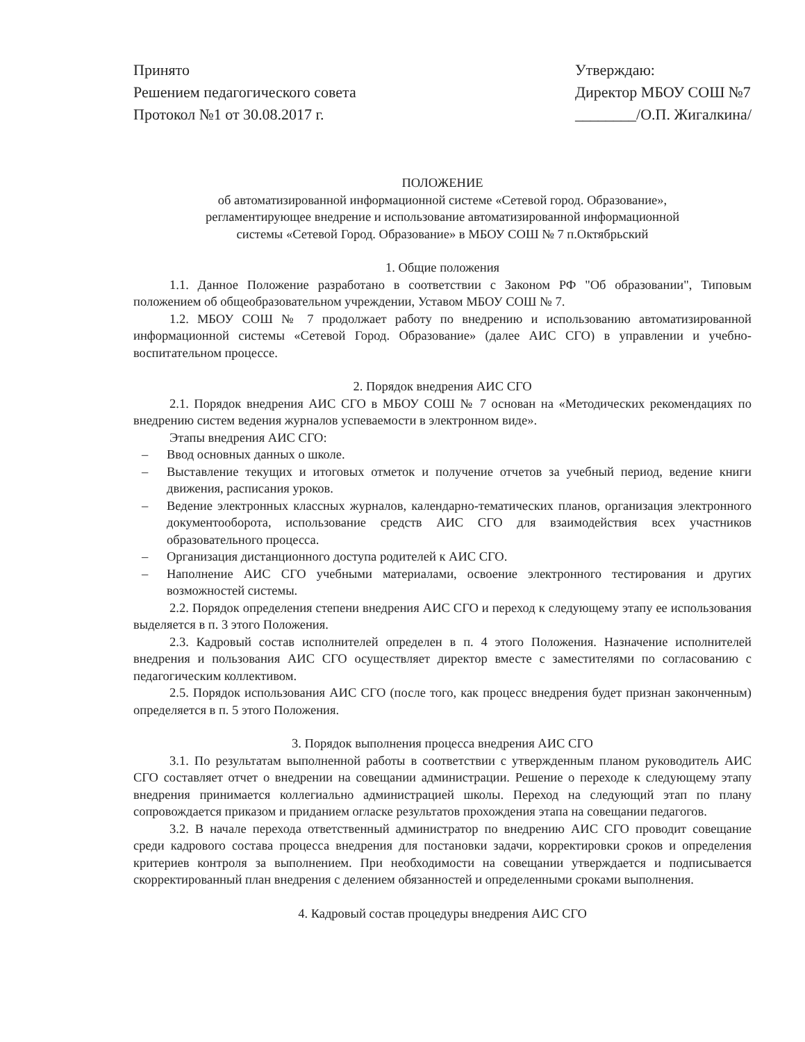Принято
Решением педагогического совета
Протокол №1 от 30.08.2017 г.
Утверждаю:
Директор МБОУ СОШ №7
________/О.П. Жигалкина/
ПОЛОЖЕНИЕ
об автоматизированной информационной системе «Сетевой город. Образование»,
регламентирующее внедрение и использование автоматизированной информационной
системы «Сетевой Город. Образование» в МБОУ СОШ № 7 п.Октябрьский
1. Общие положения
1.1. Данное Положение разработано в соответствии с Законом РФ "Об образовании", Типовым положением об общеобразовательном учреждении, Уставом МБОУ СОШ № 7.
1.2. МБОУ СОШ № 7 продолжает работу по внедрению и использованию автоматизированной информационной системы «Сетевой Город. Образование» (далее АИС СГО) в управлении и учебно-воспитательном процессе.
2. Порядок внедрения АИС СГО
2.1. Порядок внедрения АИС СГО в МБОУ СОШ № 7 основан на «Методических рекомендациях по внедрению систем ведения журналов успеваемости в электронном виде».
Этапы внедрения АИС СГО:
– Ввод основных данных о школе.
– Выставление текущих и итоговых отметок и получение отчетов за учебный период, ведение книги движения, расписания уроков.
– Ведение электронных классных журналов, календарно-тематических планов, организация электронного документооборота, использование средств АИС СГО для взаимодействия всех участников образовательного процесса.
– Организация дистанционного доступа родителей к АИС СГО.
– Наполнение АИС СГО учебными материалами, освоение электронного тестирования и других возможностей системы.
2.2. Порядок определения степени внедрения АИС СГО и переход к следующему этапу ее использования выделяется в п. 3 этого Положения.
2.3. Кадровый состав исполнителей определен в п. 4 этого Положения. Назначение исполнителей внедрения и пользования АИС СГО осуществляет директор вместе с заместителями по согласованию с педагогическим коллективом.
2.5. Порядок использования АИС СГО (после того, как процесс внедрения будет признан законченным) определяется в п. 5 этого Положения.
3. Порядок выполнения процесса внедрения АИС СГО
3.1. По результатам выполненной работы в соответствии с утвержденным планом руководитель АИС СГО составляет отчет о внедрении на совещании администрации. Решение о переходе к следующему этапу внедрения принимается коллегиально администрацией школы. Переход на следующий этап по плану сопровождается приказом и приданием огласке результатов прохождения этапа на совещании педагогов.
3.2. В начале перехода ответственный администратор по внедрению АИС СГО проводит совещание среди кадрового состава процесса внедрения для постановки задачи, корректировки сроков и определения критериев контроля за выполнением. При необходимости на совещании утверждается и подписывается скорректированный план внедрения с делением обязанностей и определенными сроками выполнения.
4. Кадровый состав процедуры внедрения АИС СГО